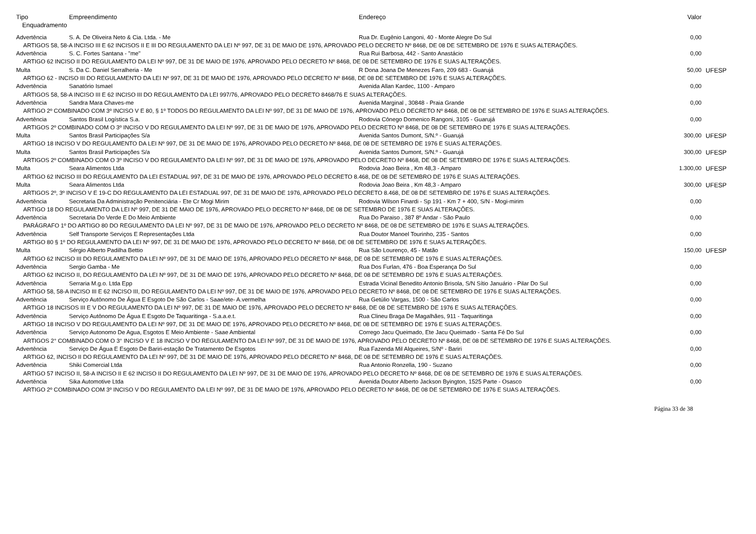| Tipo | Empreendimento | Endereço | Valor | |
| --- | --- | --- | --- | --- |
| Enquadramento | | | | |
| Advertência | S. A. De Oliveira Neto & Cia. Ltda. - Me | Rua Dr. Eugênio Langoni, 40 - Monte Alegre Do Sul | 0,00 | |
| ARTIGOS 58, 58-A INCISO III E 62 INCISOS II E III DO REGULAMENTO DA LEI Nº 997, DE 31 DE MAIO DE 1976, APROVADO PELO DECRETO Nº 8468, DE 08 DE SETEMBRO DE 1976 E SUAS ALTERAÇÕES. | | | | |
| Advertência | S. C. Fortes Santana - "me" | Rua Rui Barbosa, 442 - Santo Anastácio | 0,00 | |
| ARTIGO 62 INCISO II DO REGULAMENTO DA LEI Nº 997, DE 31 DE MAIO DE 1976, APROVADO PELO DECRETO Nº 8468, DE 08 DE SETEMBRO DE 1976 E SUAS ALTERAÇÕES. | | | | |
| Multa | S. Da C. Daniel Serralheria - Me | R Dona Joana De Menezes Faro, 209 683 - Guarujá | 50,00 | UFESP |
| ARTIGO 62 - INCISO III DO REGULAMENTO DA LEI Nº 997, DE 31 DE MAIO DE 1976, APROVADO PELO DECRETO Nº 8468, DE 08 DE SETEMBRO DE 1976 E SUAS ALTERAÇÕES. | | | | |
| Advertência | Sanatório Ismael | Avenida Allan Kardec, 1100 - Amparo | 0,00 | |
| ARTIGOS 58, 58-A INCISO III E 62 INCISO III DO REGULAMENTO DA LEI 997/76, APROVADO PELO DECRETO 8468/76 E SUAS ALTERAÇÕES. | | | | |
| Advertência | Sandra Mara Chaves-me | Avenida Marginal , 30848 - Praia Grande | 0,00 | |
| ARTIGO 2º COMBINADO COM 3º INCISO V E 80, § 1º TODOS DO REGULAMENTO DA LEI Nº 997, DE 31 DE MAIO DE 1976, APROVADO PELO DECRETO Nº 8468, DE 08 DE SETEMBRO DE 1976 E SUAS ALTERAÇÕES. | | | | |
| Advertência | Santos Brasil Logística S.a. | Rodovia Cônego Domenico Rangoni, 3105 - Guarujá | 0,00 | |
| ARTIGOS 2º COMBINADO COM O 3º INCISO V DO REGULAMENTO DA LEI Nº 997, DE 31 DE MAIO DE 1976, APROVADO PELO DECRETO Nº 8468, DE 08 DE SETEMBRO DE 1976 E SUAS ALTERAÇÕES. | | | | |
| Multa | Santos Brasil Participações S/a | Avenida Santos Dumont, S/N.º - Guarujá | 300,00 | UFESP |
| ARTIGO 18 INCISO V DO REGULAMENTO DA LEI Nº 997, DE 31 DE MAIO DE 1976, APROVADO PELO DECRETO Nº 8468, DE 08 DE SETEMBRO DE 1976 E SUAS ALTERAÇÕES. | | | | |
| Multa | Santos Brasil Participações S/a | Avenida Santos Dumont, S/N.º - Guarujá | 300,00 | UFESP |
| ARTIGOS 2º COMBINADO COM O 3º INCISO V DO REGULAMENTO DA LEI Nº 997, DE 31 DE MAIO DE 1976, APROVADO PELO DECRETO Nº 8468, DE 08 DE SETEMBRO DE 1976 E SUAS ALTERAÇÕES. | | | | |
| Multa | Seara Alimentos Ltda | Rodovia Joao Beira , Km 48,3 - Amparo | 1.300,00 | UFESP |
| ARTIGO 62 INCISO III DO REGULAMENTO DA LEI ESTADUAL 997, DE 31 DE MAIO DE 1976, APROVADO PELO DECRETO 8.468, DE 08 DE SETEMBRO DE 1976 E SUAS ALTERAÇÕES. | | | | |
| Multa | Seara Alimentos Ltda | Rodovia Joao Beira , Km 48,3 - Amparo | 300,00 | UFESP |
| ARTIGOS 2º, 3º INCISO V E 19-C DO REGULAMENTO DA LEI ESTADUAL 997, DE 31 DE MAIO DE 1976, APROVADO PELO DECRETO 8.468, DE 08 DE SETEMBRO DE 1976 E SUAS ALTERAÇÕES. | | | | |
| Advertência | Secretaria Da Administração Penitenciária - Ete Cr Mogi Mirim | Rodovia Wilson Finardi - Sp 191 - Km 7 + 400, S/N - Mogi-mirim | 0,00 | |
| ARTIGO 18 DO REGULAMENTO DA LEI Nº 997, DE 31 DE MAIO DE 1976, APROVADO PELO DECRETO Nº 8468, DE 08 DE SETEMBRO DE 1976 E SUAS ALTERAÇÕES. | | | | |
| Advertência | Secretaria Do Verde E Do Meio Ambiente | Rua Do Paraiso , 387 8º Andar - São Paulo | 0,00 | |
| PARÁGRAFO 1º DO ARTIGO 80 DO REGULAMENTO DA LEI Nº 997, DE 31 DE MAIO DE 1976, APROVADO PELO DECRETO Nº 8468, DE 08 DE SETEMBRO DE 1976 E SUAS ALTERAÇÕES. | | | | |
| Advertência | Self Transporte Serviços E Representações Ltda | Rua Doutor Manoel Tourinho, 235 - Santos | 0,00 | |
| ARTIGO 80 § 1º DO REGULAMENTO DA LEI Nº 997, DE 31 DE MAIO DE 1976, APROVADO PELO DECRETO Nº 8468, DE 08 DE SETEMBRO DE 1976 E SUAS ALTERAÇÕES. | | | | |
| Multa | Sérgio Alberto Padilha Bettio | Rua São Lourenço, 45 - Matão | 150,00 | UFESP |
| ARTIGO 62 INCISO III DO REGULAMENTO DA LEI Nº 997, DE 31 DE MAIO DE 1976, APROVADO PELO DECRETO Nº 8468, DE 08 DE SETEMBRO DE 1976 E SUAS ALTERAÇÕES. | | | | |
| Advertência | Sergio Gamba - Me | Rua Dos Furlan, 476 - Boa Esperança Do Sul | 0,00 | |
| ARTIGO 62 INCISO II, DO REGULAMENTO DA LEI Nº 997, DE 31 DE MAIO DE 1976, APROVADO PELO DECRETO Nº 8468, DE 08 DE SETEMBRO DE 1976 E SUAS ALTERAÇÕES. | | | | |
| Advertência | Serraria M.g.o. Ltda Epp | Estrada Vicinal Benedito Antonio Brisola, S/N Sítio Januário - Pilar Do Sul | 0,00 | |
| ARTIGO 58, 58-A INCISO III E 62 INCISO III, DO REGULAMENTO DA LEI Nº 997, DE 31 DE MAIO DE 1976, APROVADO PELO DECRETO Nº 8468, DE 08 DE SETEMBRO DE 1976 E SUAS ALTERAÇÕES. | | | | |
| Advertência | Serviço Autônomo De Água E Esgoto De São Carlos - Saae/ete- A.vermelha | Rua Getúlio Vargas, 1500 - São Carlos | 0,00 | |
| ARTIGO 18 INCISOS III E V DO REGULAMENTO DA LEI Nº 997, DE 31 DE MAIO DE 1976, APROVADO PELO DECRETO Nº 8468, DE 08 DE SETEMBRO DE 1976 E SUAS ALTERAÇÕES. | | | | |
| Advertência | Serviço Autônomo De Água E Esgoto De Taquaritinga - S.a.a.e.t. | Rua Clineu Braga De Magalhães, 911 - Taquaritinga | 0,00 | |
| ARTIGO 18 INCISO V DO REGULAMENTO DA LEI Nº 997, DE 31 DE MAIO DE 1976, APROVADO PELO DECRETO Nº 8468, DE 08 DE SETEMBRO DE 1976 E SUAS ALTERAÇÕES. | | | | |
| Advertência | Serviço Autonomo De Agua, Esgotos E Meio Ambiente - Saae Ambiental | Corrego Jacu Queimado, Ete Jacu Queimado - Santa Fé Do Sul | 0,00 | |
| ARTIGOS 2° COMBINADO COM O 3° INCISO V E 18 INCISO V DO REGULAMENTO DA LEI Nº 997, DE 31 DE MAIO DE 1976, APROVADO PELO DECRETO Nº 8468, DE 08 DE SETEMBRO DE 1976 E SUAS ALTERAÇÕES. | | | | |
| Advertência | Serviço De Água E Esgoto De Bariri-estação De Tratamento De Esgotos | Rua Fazenda Mil Alqueires, S/Nº - Bariri | 0,00 | |
| ARTIGO 62, INCISO II DO REGULAMENTO DA LEI Nº 997, DE 31 DE MAIO DE 1976, APROVADO PELO DECRETO Nº 8468, DE 08 DE SETEMBRO DE 1976 E SUAS ALTERAÇÕES. | | | | |
| Advertência | Shiki Comercial Ltda | Rua Antonio Ronzella, 190 - Suzano | 0,00 | |
| ARTIGO 57 INCISO II, 58-A INCISO II E 62 INCISO II DO REGULAMENTO DA LEI Nº 997, DE 31 DE MAIO DE 1976, APROVADO PELO DECRETO Nº 8468, DE 08 DE SETEMBRO DE 1976 E SUAS ALTERAÇÕES. | | | | |
| Advertência | Sika Automotive Ltda | Avenida Doutor Alberto Jackson Byington, 1525 Parte - Osasco | 0,00 | |
| ARTIGO 2º COMBINADO COM 3º INCISO V DO REGULAMENTO DA LEI Nº 997, DE 31 DE MAIO DE 1976, APROVADO PELO DECRETO Nº 8468, DE 08 DE SETEMBRO DE 1976 E SUAS ALTERAÇÕES. | | | | |
Página 33 de 38